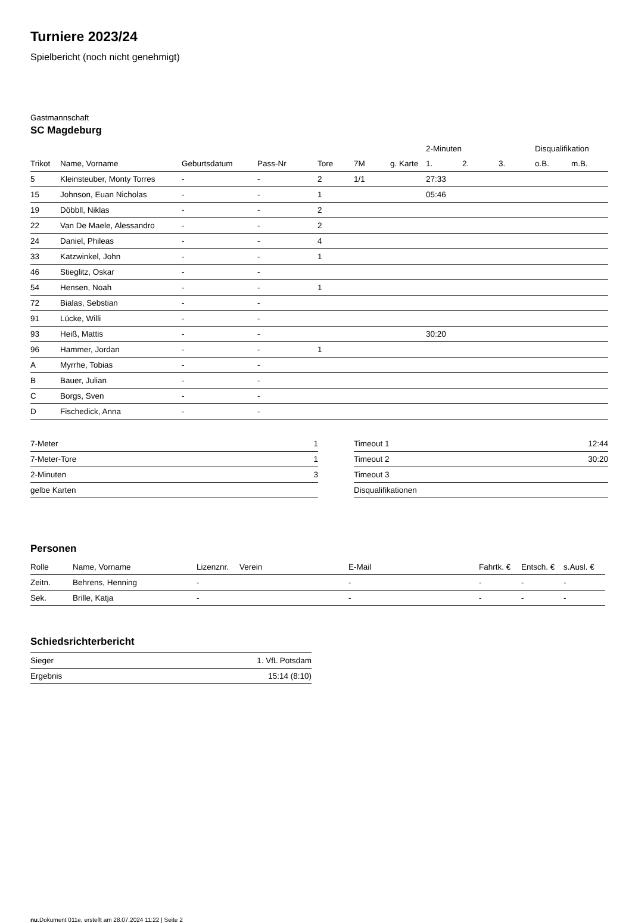Turniere 2023/24
Spielbericht (noch nicht genehmigt)
Gastmannschaft
SC Magdeburg
| | | | | | | | 2-Minuten | | | Disqualifikation | |
| --- | --- | --- | --- | --- | --- | --- | --- | --- | --- | --- | --- |
| Trikot | Name, Vorname | Geburtsdatum | Pass-Nr | Tore | 7M | g. Karte | 1. | 2. | 3. | o.B. | m.B. |
| 5 | Kleinsteuber, Monty Torres | - | - | 2 | 1/1 | | 27:33 | | | | |
| 15 | Johnson, Euan Nicholas | - | - | 1 | | | 05:46 | | | | |
| 19 | Döbbll, Niklas | - | - | 2 | | | | | | | |
| 22 | Van De Maele, Alessandro | - | - | 2 | | | | | | | |
| 24 | Daniel, Phileas | - | - | 4 | | | | | | | |
| 33 | Katzwinkel, John | - | - | 1 | | | | | | | |
| 46 | Stieglitz, Oskar | - | - | | | | | | | | |
| 54 | Hensen, Noah | - | - | 1 | | | | | | | |
| 72 | Bialas, Sebstian | - | - | | | | | | | | |
| 91 | Lücke, Willi | - | - | | | | | | | | |
| 93 | Heiß, Mattis | - | - | | | | 30:20 | | | | |
| 96 | Hammer, Jordan | - | - | 1 | | | | | | | |
| A | Myrrhe, Tobias | - | - | | | | | | | | |
| B | Bauer, Julian | - | - | | | | | | | | |
| C | Borgs, Sven | - | - | | | | | | | | |
| D | Fischedick, Anna | - | - | | | | | | | | |
| 7-Meter | 1 |
| 7-Meter-Tore | 1 |
| 2-Minuten | 3 |
| gelbe Karten | |
| Timeout 1 | 12:44 |
| Timeout 2 | 30:20 |
| Timeout 3 | |
| Disqualifikationen | |
Personen
| Rolle | Name, Vorname | Lizenznr. | Verein | E-Mail | Fahrtk. € | Entsch. € | s.Ausl. € |
| --- | --- | --- | --- | --- | --- | --- | --- |
| Zeitn. | Behrens, Henning | - | | - | - | - | - |
| Sek. | Brille, Katja | - | | - | - | - | - |
Schiedsrichterbericht
| Sieger | 1. VfL Potsdam |
| Ergebnis | 15:14 (8:10) |
nu.Dokument 011e, erstellt am 28.07.2024 11:22 | Seite 2